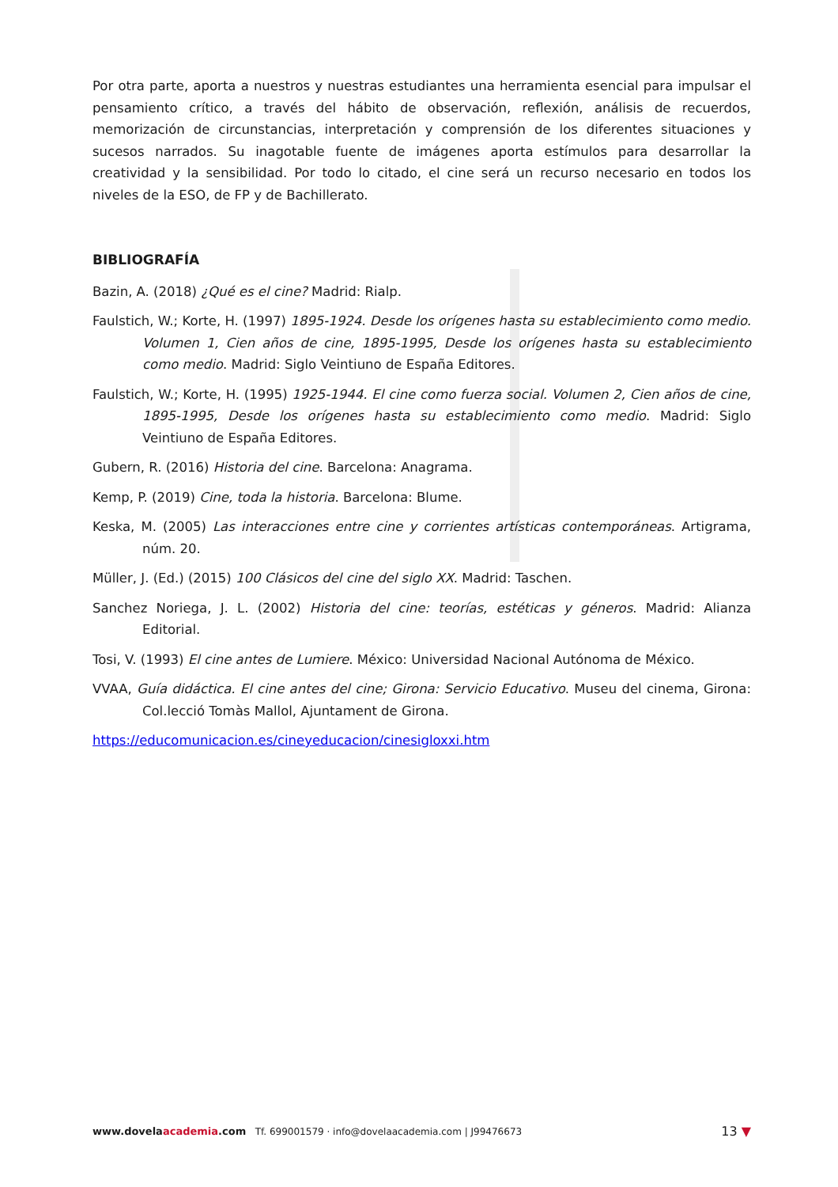Por otra parte, aporta a nuestros y nuestras estudiantes una herramienta esencial para impulsar el pensamiento crítico, a través del hábito de observación, reflexión, análisis de recuerdos, memorización de circunstancias, interpretación y comprensión de los diferentes situaciones y sucesos narrados. Su inagotable fuente de imágenes aporta estímulos para desarrollar la creatividad y la sensibilidad. Por todo lo citado, el cine será un recurso necesario en todos los niveles de la ESO, de FP y de Bachillerato.
BIBLIOGRAFÍA
Bazin, A. (2018) ¿Qué es el cine? Madrid: Rialp.
Faulstich, W.; Korte, H. (1997) 1895-1924. Desde los orígenes hasta su establecimiento como medio. Volumen 1, Cien años de cine, 1895-1995, Desde los orígenes hasta su establecimiento como medio. Madrid: Siglo Veintiuno de España Editores.
Faulstich, W.; Korte, H. (1995) 1925-1944. El cine como fuerza social. Volumen 2, Cien años de cine, 1895-1995, Desde los orígenes hasta su establecimiento como medio. Madrid: Siglo Veintiuno de España Editores.
Gubern, R. (2016) Historia del cine. Barcelona: Anagrama.
Kemp, P. (2019) Cine, toda la historia. Barcelona: Blume.
Keska, M. (2005) Las interacciones entre cine y corrientes artísticas contemporáneas. Artigrama, núm. 20.
Müller, J. (Ed.) (2015) 100 Clásicos del cine del siglo XX. Madrid: Taschen.
Sanchez Noriega, J. L. (2002) Historia del cine: teorías, estéticas y géneros. Madrid: Alianza Editorial.
Tosi, V. (1993) El cine antes de Lumiere. México: Universidad Nacional Autónoma de México.
VVAA, Guía didáctica. El cine antes del cine; Girona: Servicio Educativo. Museu del cinema, Girona: Col.lecció Tomàs Mallol, Ajuntament de Girona.
https://educomunicacion.es/cineyeducacion/cinesigloxxi.htm
www.dovelaacademia.com Tf. 699001579 · info@dovelaacademia.com | J99476673
13 ▼